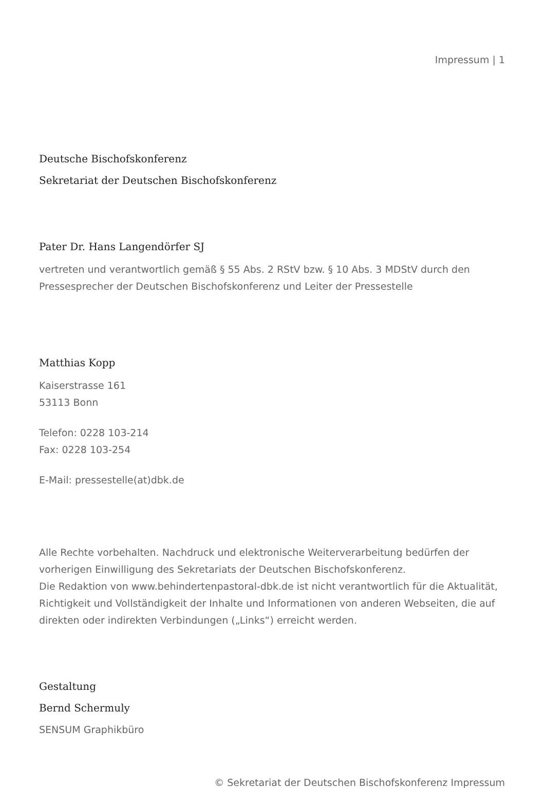Impressum | 1
Deutsche Bischofskonferenz
Sekretariat der Deutschen Bischofskonferenz
Pater Dr. Hans Langendörfer SJ
vertreten und verantwortlich gemäß § 55 Abs. 2 RStV bzw. § 10 Abs. 3 MDStV durch den Pressesprecher der Deutschen Bischofskonferenz und Leiter der Pressestelle
Matthias Kopp
Kaiserstrasse 161
53113 Bonn
Telefon: 0228 103-214
Fax: 0228 103-254
E-Mail: pressestelle(at)dbk.de
Alle Rechte vorbehalten. Nachdruck und elektronische Weiterverarbeitung bedürfen der vorherigen Einwilligung des Sekretariats der Deutschen Bischofskonferenz.
Die Redaktion von www.behindertenpastoral-dbk.de ist nicht verantwortlich für die Aktualität, Richtigkeit und Vollständigkeit der Inhalte und Informationen von anderen Webseiten, die auf direkten oder indirekten Verbindungen („Links“) erreicht werden.
Gestaltung
Bernd Schermuly
SENSUM Graphikbüro
© Sekretariat der Deutschen Bischofskonferenz Impressum